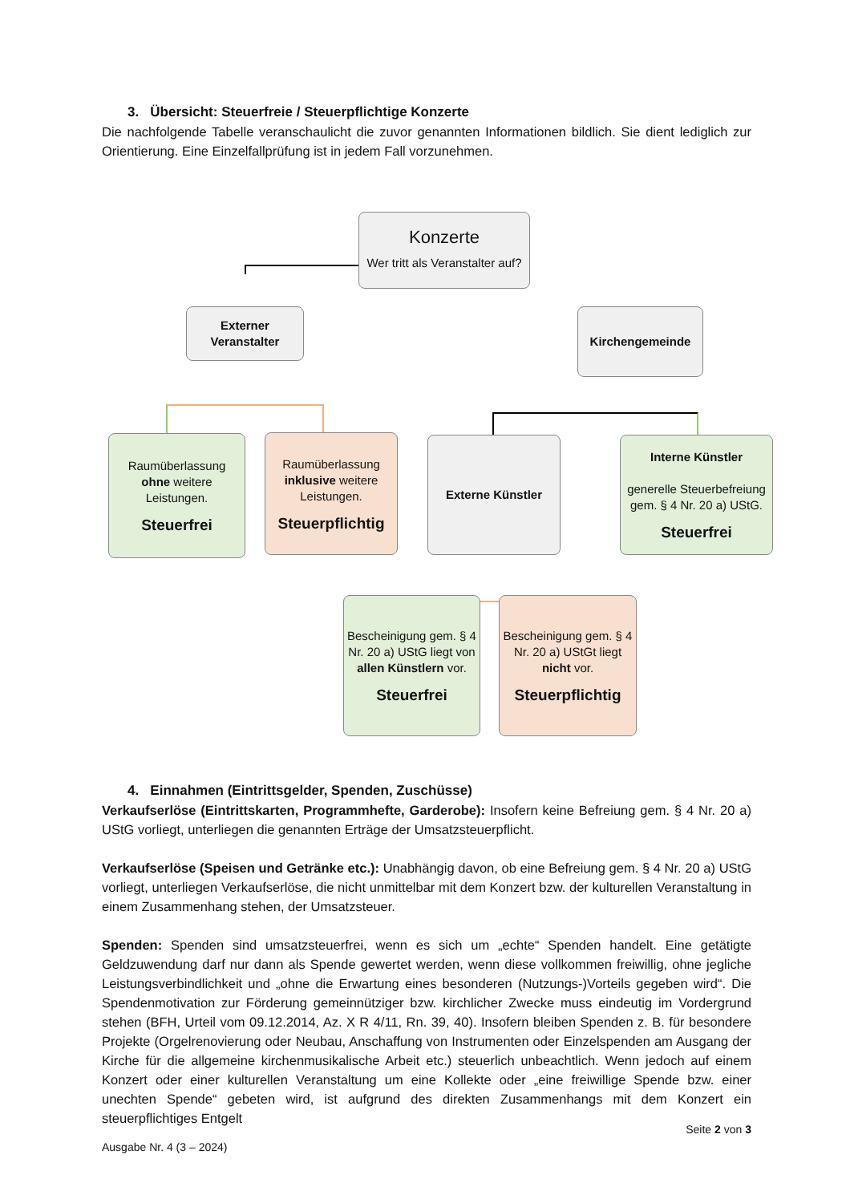3. Übersicht: Steuerfreie / Steuerpflichtige Konzerte
Die nachfolgende Tabelle veranschaulicht die zuvor genannten Informationen bildlich. Sie dient lediglich zur Orientierung. Eine Einzelfallprüfung ist in jedem Fall vorzunehmen.
Konzerte
Wer tritt als Veranstalter auf?
Externer Veranstalter
Kirchengemeinde
Raumüberlassung ohne weitere Leistungen.
Steuerfrei
Raumüberlassung inklusive weitere Leistungen.
Steuerpflichtig
Externe Künstler
Interne Künstler
generelle Steuerbefreiung gem. § 4 Nr. 20 a) UStG.
Steuerfrei
Bescheinigung gem. § 4 Nr. 20 a) UStG liegt von allen Künstlern vor.
Steuerfrei
Bescheinigung gem. § 4 Nr. 20 a) UStGt liegt nicht vor.
Steuerpflichtig
4. Einnahmen (Eintrittsgelder, Spenden, Zuschüsse)
Verkaufserlöse (Eintrittskarten, Programmhefte, Garderobe): Insofern keine Befreiung gem. § 4 Nr. 20 a) UStG vorliegt, unterliegen die genannten Erträge der Umsatzsteuerpflicht.
Verkaufserlöse (Speisen und Getränke etc.): Unabhängig davon, ob eine Befreiung gem. § 4 Nr. 20 a) UStG vorliegt, unterliegen Verkaufserlöse, die nicht unmittelbar mit dem Konzert bzw. der kulturellen Veranstaltung in einem Zusammenhang stehen, der Umsatzsteuer.
Spenden: Spenden sind umsatzsteuerfrei, wenn es sich um „echte“ Spenden handelt. Eine getätigte Geldzuwendung darf nur dann als Spende gewertet werden, wenn diese vollkommen freiwillig, ohne jegliche Leistungsverbindlichkeit und „ohne die Erwartung eines besonderen (Nutzungs-)Vorteils gegeben wird“. Die Spendenmotivation zur Förderung gemeinnütziger bzw. kirchlicher Zwecke muss eindeutig im Vordergrund stehen (BFH, Urteil vom 09.12.2014, Az. X R 4/11, Rn. 39, 40). Insofern bleiben Spenden z. B. für besondere Projekte (Orgelrenovierung oder Neubau, Anschaffung von Instrumenten oder Einzelspenden am Ausgang der Kirche für die allgemeine kirchenmusikalische Arbeit etc.) steuerlich unbeachtlich. Wenn jedoch auf einem Konzert oder einer kulturellen Veranstaltung um eine Kollekte oder „eine freiwillige Spende bzw. einer unechten Spende“ gebeten wird, ist aufgrund des direkten Zusammenhangs mit dem Konzert ein steuerpflichtiges Entgelt
Seite 2 von 3
Ausgabe Nr. 4 (3 – 2024)